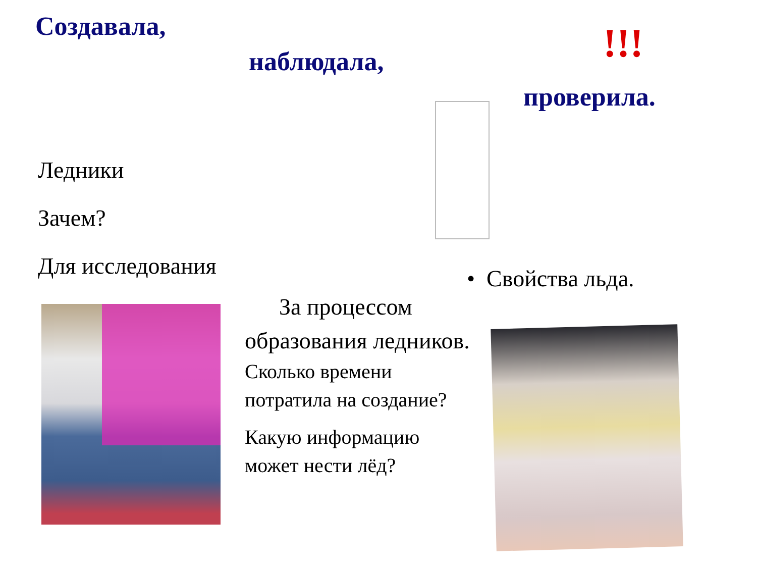Создавала, !!!
наблюдала,
проверила.
Ледники
Зачем?
Для исследования • Свойства льда.
За процессом образования ледников.
Сколько времени потратила на создание?
Какую информацию может нести лёд?